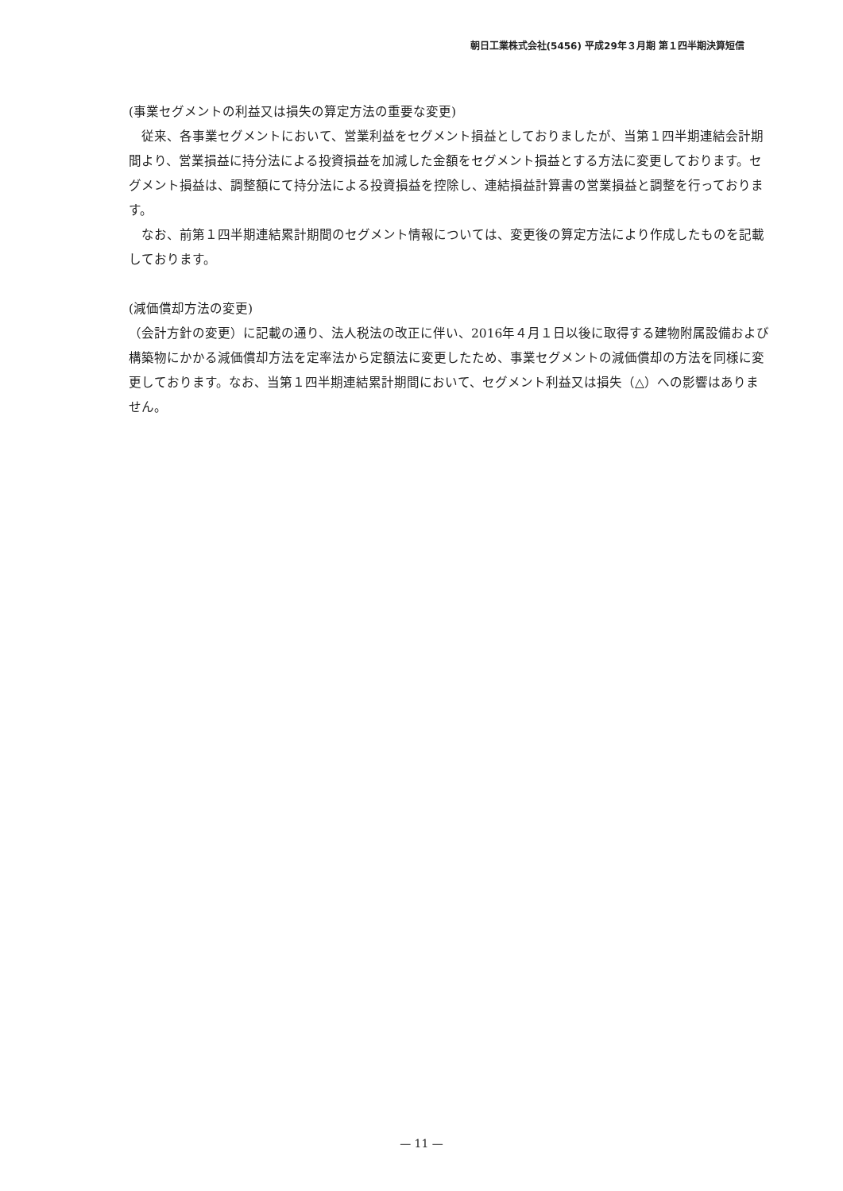朝日工業株式会社(5456) 平成29年３月期 第１四半期決算短信
(事業セグメントの利益又は損失の算定方法の重要な変更)
　従来、各事業セグメントにおいて、営業利益をセグメント損益としておりましたが、当第１四半期連結会計期間より、営業損益に持分法による投資損益を加減した金額をセグメント損益とする方法に変更しております。セグメント損益は、調整額にて持分法による投資損益を控除し、連結損益計算書の営業損益と調整を行っております。
　なお、前第１四半期連結累計期間のセグメント情報については、変更後の算定方法により作成したものを記載しております。
(減価償却方法の変更)
（会計方針の変更）に記載の通り、法人税法の改正に伴い、2016年４月１日以後に取得する建物附属設備および構築物にかかる減価償却方法を定率法から定額法に変更したため、事業セグメントの減価償却の方法を同様に変更しております。なお、当第１四半期連結累計期間において、セグメント利益又は損失（△）への影響はありません。
— 11 —